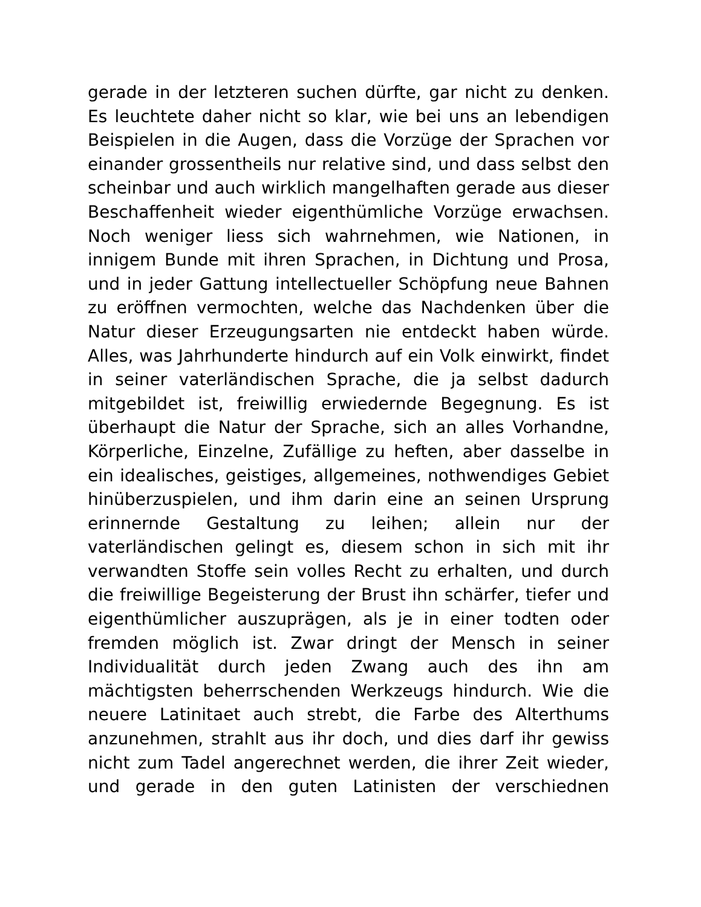gerade in der letzteren suchen dürfte, gar nicht zu denken. Es leuchtete daher nicht so klar, wie bei uns an lebendigen Beispielen in die Augen, dass die Vorzüge der Sprachen vor einander grossentheils nur relative sind, und dass selbst den scheinbar und auch wirklich mangelhaften gerade aus dieser Beschaffenheit wieder eigenthümliche Vorzüge erwachsen. Noch weniger liess sich wahrnehmen, wie Nationen, in innigem Bunde mit ihren Sprachen, in Dichtung und Prosa, und in jeder Gattung intellectueller Schöpfung neue Bahnen zu eröffnen vermochten, welche das Nachdenken über die Natur dieser Erzeugungsarten nie entdeckt haben würde. Alles, was Jahrhunderte hindurch auf ein Volk einwirkt, findet in seiner vaterländischen Sprache, die ja selbst dadurch mitgebildet ist, freiwillig erwiedernde Begegnung. Es ist überhaupt die Natur der Sprache, sich an alles Vorhandne, Körperliche, Einzelne, Zufällige zu heften, aber dasselbe in ein idealisches, geistiges, allgemeines, nothwendiges Gebiet hinüberzuspielen, und ihm darin eine an seinen Ursprung erinnernde Gestaltung zu leihen; allein nur der vaterländischen gelingt es, diesem schon in sich mit ihr verwandten Stoffe sein volles Recht zu erhalten, und durch die freiwillige Begeisterung der Brust ihn schärfer, tiefer und eigenthümlicher auszuprägen, als je in einer todten oder fremden möglich ist. Zwar dringt der Mensch in seiner Individualität durch jeden Zwang auch des ihn am mächtigsten beherrschenden Werkzeugs hindurch. Wie die neuere Latinitaet auch strebt, die Farbe des Alterthums anzunehmen, strahlt aus ihr doch, und dies darf ihr gewiss nicht zum Tadel angerechnet werden, die ihrer Zeit wieder, und gerade in den guten Latinisten der verschiednen